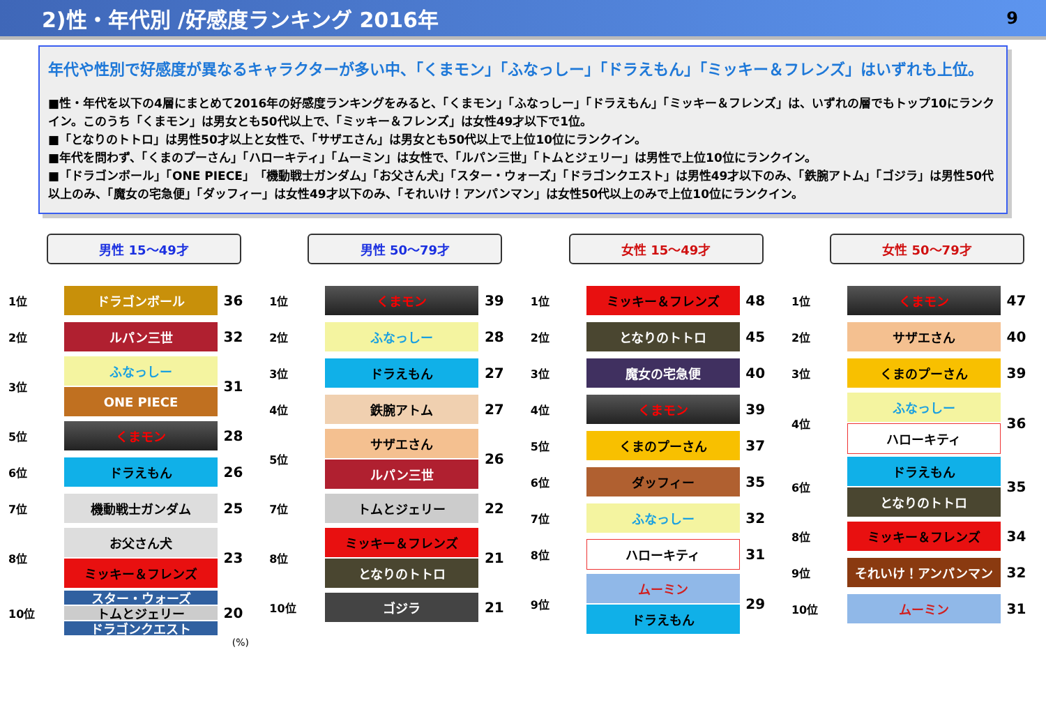2)性・年代別 /好感度ランキング 2016年 9
年代や性別で好感度が異なるキャラクターが多い中、「くまモン」「ふなっしー」「ドラえもん」「ミッキー＆フレンズ」はいずれも上位。
■性・年代を以下の4層にまとめて2016年の好感度ランキングをみると、「くまモン」「ふなっしー」「ドラえもん」「ミッキー＆フレンズ」は、いずれの層でもトップ10にランクイン。このうち「くまモン」は男女とも50代以上で、「ミッキー＆フレンズ」は女性49才以下で1位。
■「となりのトトロ」は男性50才以上と女性で、「サザエさん」は男女とも50代以上で上位10位にランクイン。
■年代を問わず、「くまのプーさん」「ハローキティ」「ムーミン」は女性で、「ルパン三世」「トムとジェリー」は男性で上位10位にランクイン。
■「ドラゴンボール」「ONE PIECE」「機動戦士ガンダム」「お父さん犬」「スター・ウォーズ」「ドラゴンクエスト」は男性49才以下のみ、「鉄腕アトム」「ゴジラ」は男性50代以上のみ、「魔女の宅急便」「ダッフィー」は女性49才以下のみ、「それいけ！アンパンマン」は女性50代以上のみで上位10位にランクイン。
男性 15～49才
| 1位 | ドラゴンボール | 36 |
| 2位 | ルパン三世 | 32 |
| 3位 | ふなっしー ONE PIECE | 31 |
| 5位 | くまモン | 28 |
| 6位 | ドラえもん | 26 |
| 7位 | 機動戦士ガンダム | 25 |
| 8位 | お父さん犬 ミッキー＆フレンズ | 23 |
| 10位 | スター・ウォーズ トムとジェリー ドラゴンクエスト | 20 |
(%)
男性 50～79才
| 1位 | くまモン | 39 |
| 2位 | ふなっしー | 28 |
| 3位 | ドラえもん | 27 |
| 4位 | 鉄腕アトム | 27 |
| 5位 | サザエさん ルパン三世 | 26 |
| 7位 | トムとジェリー | 22 |
| 8位 | ミッキー＆フレンズ となりのトトロ | 21 |
| 10位 | ゴジラ | 21 |
女性 15～49才
| 1位 | ミッキー＆フレンズ | 48 |
| 2位 | となりのトトロ | 45 |
| 3位 | 魔女の宅急便 | 40 |
| 4位 | くまモン | 39 |
| 5位 | くまのプーさん | 37 |
| 6位 | ダッフィー | 35 |
| 7位 | ふなっしー | 32 |
| 8位 | ハローキティ | 31 |
| 9位 | ムーミン ドラえもん | 29 |
女性 50～79才
| 1位 | くまモン | 47 |
| 2位 | サザエさん | 40 |
| 3位 | くまのプーさん | 39 |
| 4位 | ふなっしー ハローキティ | 36 |
| 6位 | ドラえもん となりのトトロ | 35 |
| 8位 | ミッキー＆フレンズ | 34 |
| 9位 | それいけ！アンパンマン | 32 |
| 10位 | ムーミン | 31 |